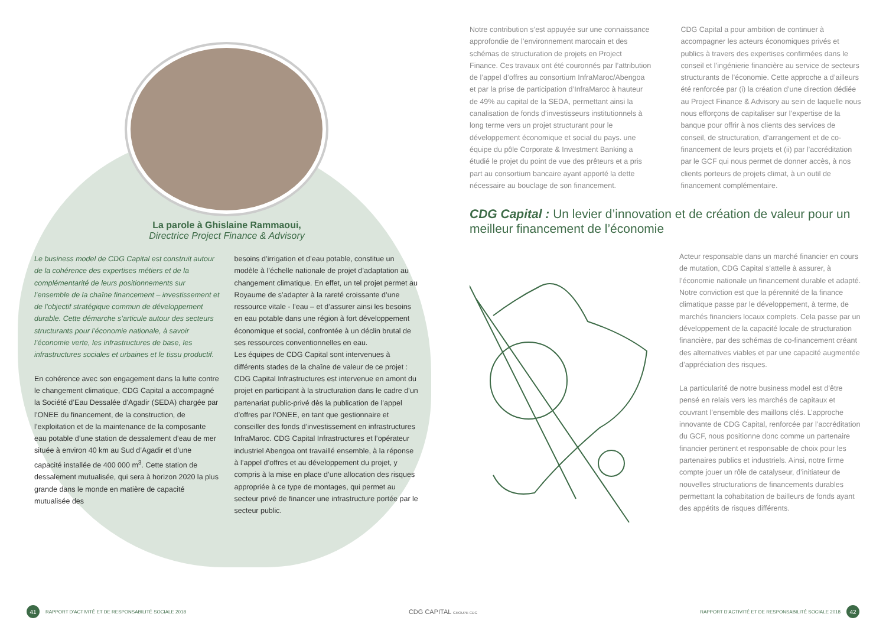La parole à Ghislaine Rammaoui,
Directrice Project Finance & Advisory
Le business model de CDG Capital est construit autour de la cohérence des expertises métiers et de la complémentarité de leurs positionnements sur l’ensemble de la chaîne financement – investissement et de l’objectif stratégique commun de développement durable. Cette démarche s’articule autour des secteurs structurants pour l’économie nationale, à savoir l’économie verte, les infrastructures de base, les infrastructures sociales et urbaines et le tissu productif.
En cohérence avec son engagement dans la lutte contre le changement climatique, CDG Capital a accompagné la Société d’Eau Dessalée d’Agadir (SEDA) chargée par l’ONEE du financement, de la construction, de l’exploitation et de la maintenance de la composante eau potable d’une station de dessalement d’eau de mer située à environ 40 km au Sud d’Agadir et d’une capacité installée de 400 000 m<sup>3</sup>. Cette station de dessalement mutualisée, qui sera à horizon 2020 la plus grande dans le monde en matière de capacité mutualisée des
besoins d’irrigation et d’eau potable, constitue un modèle à l’échelle nationale de projet d’adaptation au changement climatique. En effet, un tel projet permet au Royaume de s’adapter à la rareté croissante d’une ressource vitale - l’eau – et d’assurer ainsi les besoins en eau potable dans une région à fort développement économique et social, confrontée à un déclin brutal de ses ressources conventionnelles en eau.
Les équipes de CDG Capital sont intervenues à différents stades de la chaîne de valeur de ce projet : CDG Capital Infrastructures est intervenue en amont du projet en participant à la structuration dans le cadre d’un partenariat public-privé dès la publication de l’appel d’offres par l’ONEE, en tant que gestionnaire et conseiller des fonds d’investissement en infrastructures InfraMaroc. CDG Capital Infrastructures et l’opérateur industriel Abengoa ont travaillé ensemble, à la réponse à l’appel d’offres et au développement du projet, y compris à la mise en place d’une allocation des risques appropriée à ce type de montages, qui permet au secteur privé de financer une infrastructure portée par le secteur public.
Notre contribution s’est appuyée sur une connaissance approfondie de l’environnement marocain et des schémas de structuration de projets en Project Finance. Ces travaux ont été couronnés par l’attribution de l’appel d’offres au consortium InfraMaroc/Abengoa et par la prise de participation d’InfraMaroc à hauteur de 49% au capital de la SEDA, permettant ainsi la canalisation de fonds d’investisseurs institutionnels à long terme vers un projet structurant pour le développement économique et social du pays. une équipe du pôle Corporate & Investment Banking a étudié le projet du point de vue des prêteurs et a pris part au consortium bancaire ayant apporté la dette nécessaire au bouclage de son financement.
CDG Capital a pour ambition de continuer à accompagner les acteurs économiques privés et publics à travers des expertises confirmées dans le conseil et l’ingénierie financière au service de secteurs structurants de l’économie. Cette approche a d’ailleurs été renforcée par (i) la création d’une direction dédiée au Project Finance & Advisory au sein de laquelle nous nous efforçons de capitaliser sur l’expertise de la banque pour offrir à nos clients des services de conseil, de structuration, d’arrangement et de co-financement de leurs projets et (ii) par l’accréditation par le GCF qui nous permet de donner accès, à nos clients porteurs de projets climat, à un outil de financement complémentaire.
CDG Capital : Un levier d’innovation et de création de valeur pour un meilleur financement de l’économie
Acteur responsable dans un marché financier en cours de mutation, CDG Capital s’attelle à assurer, à l’économie nationale un financement durable et adapté. Notre conviction est que la pérennité de la finance climatique passe par le développement, à terme, de marchés financiers locaux complets. Cela passe par un développement de la capacité locale de structuration financière, par des schémas de co-financement créant des alternatives viables et par une capacité augmentée d’appréciation des risques.
La particularité de notre business model est d’être pensé en relais vers les marchés de capitaux et couvrant l’ensemble des maillons clés. L’approche innovante de CDG Capital, renforcée par l’accréditation du GCF, nous positionne donc comme un partenaire financier pertinent et responsable de choix pour les partenaires publics et industriels. Ainsi, notre firme compte jouer un rôle de catalyseur, d’initiateur de nouvelles structurations de financements durables permettant la cohabitation de bailleurs de fonds ayant des appétits de risques différents.
41 RAPPORT D’ACTIVITÉ ET DE RESPONSABILITÉ SOCIALE 2018 CDG CAPITAL GROUPE CDG RAPPORT D’ACTIVITÉ ET DE RESPONSABILITÉ SOCIALE 2018 42